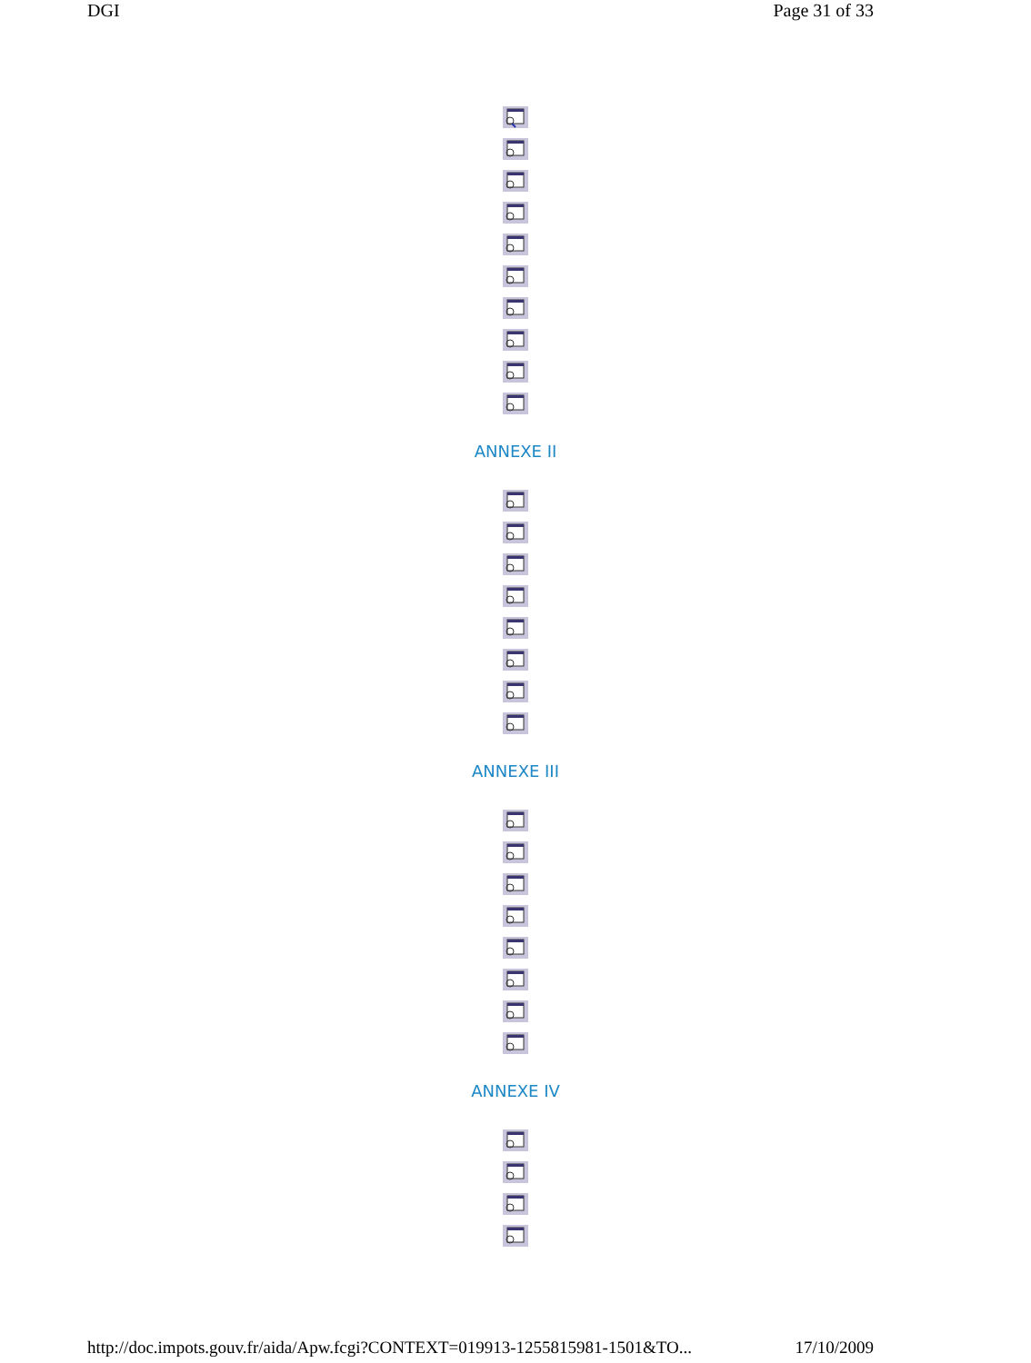DGI Page 31 of 33
ANNEXE II
ANNEXE III
ANNEXE IV
http://doc.impots.gouv.fr/aida/Apw.fcgi?CONTEXT=019913-1255815981-1501&TO... 17/10/2009